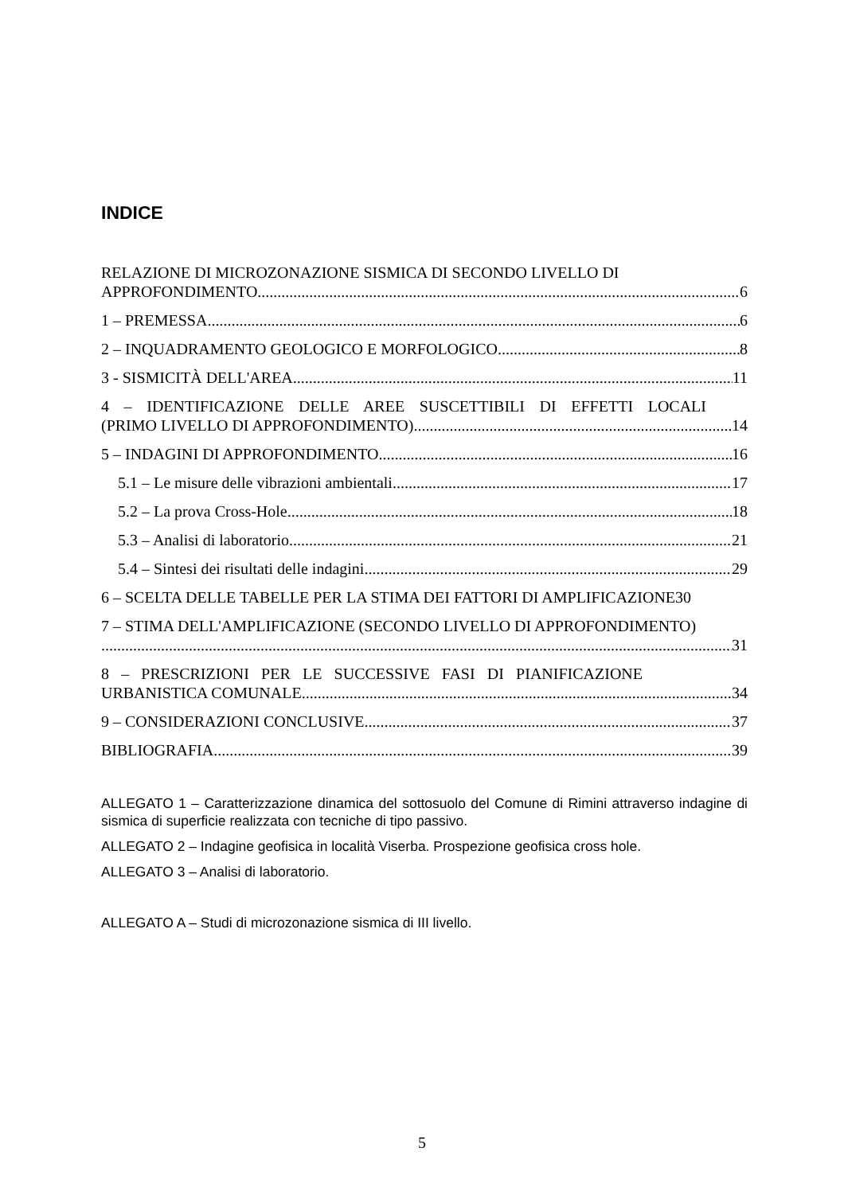INDICE
RELAZIONE DI MICROZONAZIONE SISMICA DI SECONDO LIVELLO DI
APPROFONDIMENTO 6
1 – PREMESSA 6
2 – INQUADRAMENTO GEOLOGICO E MORFOLOGICO 8
3 - SISMICITÀ DELL'AREA 11
4 – IDENTIFICAZIONE DELLE AREE SUSCETTIBILI DI EFFETTI LOCALI
(PRIMO LIVELLO DI APPROFONDIMENTO) 14
5 – INDAGINI DI APPROFONDIMENTO 16
5.1 – Le misure delle vibrazioni ambientali 17
5.2 – La prova Cross-Hole 18
5.3 – Analisi di laboratorio 21
5.4 – Sintesi dei risultati delle indagini 29
6 – SCELTA DELLE TABELLE PER LA STIMA DEI FATTORI DI AMPLIFICAZIONE 30
7 – STIMA DELL'AMPLIFICAZIONE (SECONDO LIVELLO DI APPROFONDIMENTO)
31
8 – PRESCRIZIONI PER LE SUCCESSIVE FASI DI PIANIFICAZIONE
URBANISTICA COMUNALE 34
9 – CONSIDERAZIONI CONCLUSIVE 37
BIBLIOGRAFIA 39
ALLEGATO 1 – Caratterizzazione dinamica del sottosuolo del Comune di Rimini attraverso indagine di sismica di superficie realizzata con tecniche di tipo passivo.
ALLEGATO 2 – Indagine geofisica in località Viserba. Prospezione geofisica cross hole.
ALLEGATO 3 – Analisi di laboratorio.
ALLEGATO A – Studi di microzonazione sismica di III livello.
5